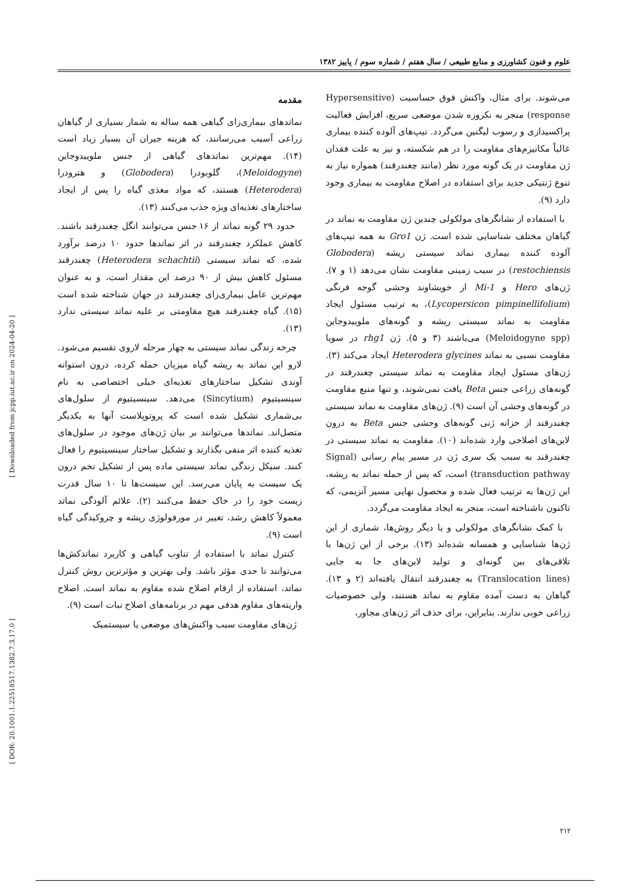علوم و فنون کشاورزی و منابع طبیعی / سال هفتم / شماره سوم / پاییز ۱۳۸۲
مقدمه
نماتدهای بیماری‌زای گیاهی همه ساله به شمار بسیاری از گیاهان زراعی آسیب می‌رسانند، که هزینه جبران آن بسیار زیاد است (۱۴). مهم‌ترین نماتدهای گیاهی از جنس ملوییدوجاین (Meloidogyne)، گلوبودرا (Globodera) و هترودرا (Heterodera) هستند، که مواد مغذی گیاه را پس از ایجاد ساختارهای تغذیه‌ای ویژه جذب می‌کنند (۱۳).
حدود ۲۹ گونه نماتد از ۱۶ جنس می‌توانند انگل چغندرقند باشند. کاهش عملکرد چغندرقند در اثر نماتدها حدود ۱۰ درصد برآورد شده، که نماتد سیستی (Heterodera schachtii) چغندرقند مسئول کاهش بیش از ۹۰ درصد این مقدار است، و به عنوان مهم‌ترین عامل بیماری‌زای چغندرقند در جهان شناخته شده است (۱۵). گیاه چغندرقند هیچ مقاومتی بر علیه نماتد سیستی ندارد (۱۳).
چرخه زندگی نماتد سیستی به چهار مرحله لاروی تقسیم می‌شود. لارو این نماتد به ریشه گیاه میزبان حمله کرده، درون استوانه آوندی تشکیل ساختارهای تغذیه‌ای خیلی اختصاصی به نام سینسیتیوم (Sincytium) می‌دهد. سینسیتیوم از سلول‌های بی‌شماری تشکیل شده است که پروتوپلاست آنها به یکدیگر متصل‌اند. نماتدها می‌توانند بر بیان ژن‌های موجود در سلول‌های تغذیه کننده اثر منفی بگذارند و تشکیل ساختار سینسیتیوم را فعال کنند. سیکل زندگی نماتد سیستی ماده پس از تشکیل تخم درون یک سیست به پایان می‌رسد. این سیست‌ها تا ۱۰ سال قدرت زیست خود را در خاک حفظ می‌کنند (۲). علائم آلودگی نماتد معمولاً کاهش رشد، تغییر در مورفولوژی ریشه و چروکیدگی گیاه است (۹).
کنترل نماتد با استفاده از تناوب گیاهی و کاربرد نماتدکش‌ها می‌توانند تا حدی مؤثر باشد. ولی بهترین و مؤثرترین روش کنترل نماتد، استفاده از ارقام اصلاح شده مقاوم به نماتد است. اصلاح واریته‌های مقاوم هدفی مهم در برنامه‌های اصلاح نبات است (۹).
ژن‌های مقاومت سبب واکنش‌های موضعی یا سیستمیک
می‌شوند. برای مثال، واکنش فوق حساسیت (Hypersensitive response) منجر به نکروزه شدن موضعی سریع، افزایش فعالیت پراکسیدازی و رسوب لیگنین می‌گردد. تیپ‌های آلوده کننده بیماری غالباً مکانیزم‌های مقاومت را در هم شکسته، و نیز به علت فقدان ژن مقاومت در یک گونه مورد نظر (مانند چغندرقند) همواره نیاز به تنوع ژنتیکی جدید برای استفاده در اصلاح مقاومت به بیماری وجود دارد (۹).
با استفاده از نشانگرهای مولکولی چندین ژن مقاومت به نماتد در گیاهان مختلف شناسایی شده است. ژن Gro1 به همه تیپ‌های آلوده کننده بیماری نماتد سیستی ریشه (Globodera restochiensis) در سیب زمینی مقاومت نشان می‌دهد (۱ و ۷). ژن‌های Hero و Mi-1 از خویشاوند وحشی گوجه فرنگی (Lycopersicon pimpinellifolium)، به ترتیب مسئول ایجاد مقاومت به نماتد سیستی ریشه و گونه‌های ملوییدوجاین (Meloidogyne spp) می‌باشند (۳ و ۵). ژن rhg1 در سویا مقاومت نسبی به نماتد Heterodera glycines ایجاد می‌کند (۳). ژن‌های مسئول ایجاد مقاومت به نماتد سیستی چغندرقند در گونه‌های زراعی جنس Beta یافت نمی‌شوند، و تنها منبع مقاومت در گونه‌های وحشی آن است (۹). ژن‌های مقاومت به نماتد سیستی چغندرقند از خزانه ژنی گونه‌های وحشی جنس Beta به درون لاین‌های اصلاحی وارد شده‌اند (۱۰). مقاومت به نماتد سیستی در چغندرقند به سبب یک سری ژن در مسیر پیام رسانی (Signal transduction pathway) است، که پس از حمله نماتد به ریشه، این ژن‌ها به ترتیب فعال شده و محصول نهایی مسیر آنزیمی، که تاکنون ناشناخته است، منجر به ایجاد مقاومت می‌گردد.
با کمک نشانگرهای مولکولی و یا دیگر روش‌ها، شماری از این ژن‌ها شناسایی و همسانه شده‌اند (۱۳). برخی از این ژن‌ها با تلاقی‌های بین گونه‌ای و تولید لاین‌های جا به جایی (Translocation lines) به چغندرقند انتقال یافته‌اند (۲ و ۱۳). گیاهان به دست آمده مقاوم به نماتد هستند، ولی خصوصیات زراعی خوبی ندارند. بنابراین، برای حذف اثر ژن‌های مجاور،
[ Downloaded from jcpp.iut.ac.ir on 2024-04-20 ]
[ DOR: 20.1001.1.22518517.1382.7.3.17.0 ]
۲۱۲